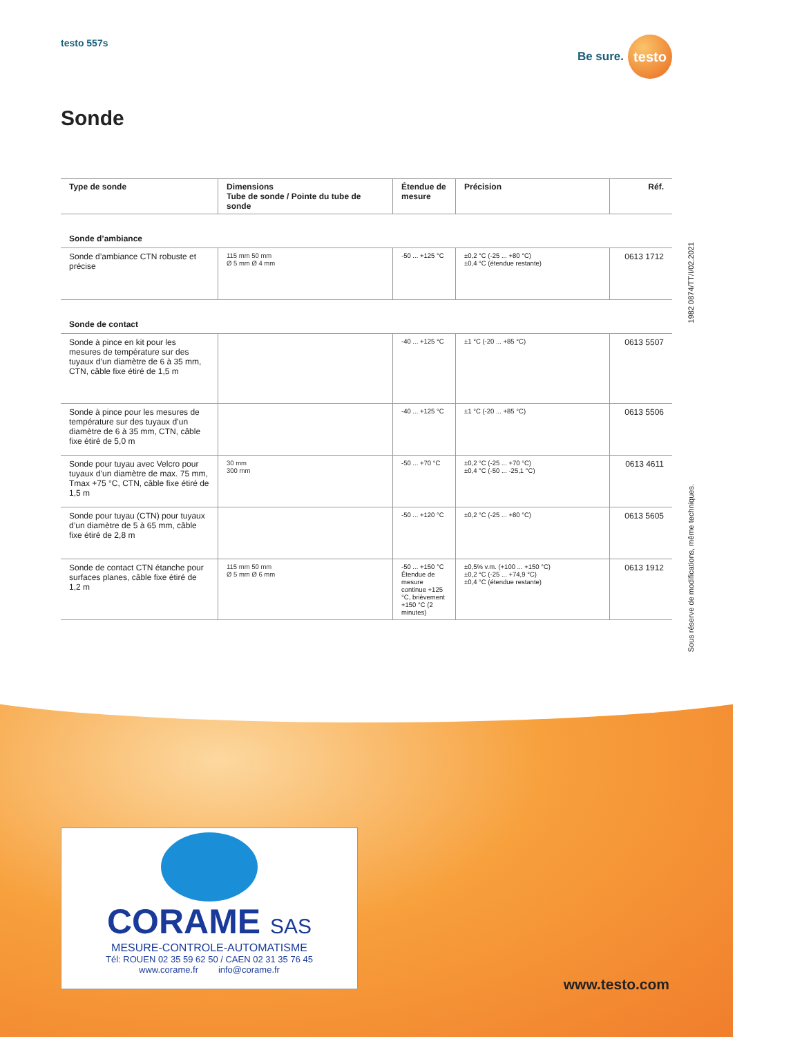testo 557s
Be sure.
testo
Sonde
| Type de sonde | Dimensions Tube de sonde / Pointe du tube de sonde | Étendue de mesure | Précision | Réf. |
| --- | --- | --- | --- | --- |
| Sonde d’ambiance | | | | |
| Sonde d’ambiance CTN robuste et précise | 115 mm 50 mm Ø 5 mm Ø 4 mm | -50 ... +125 °C | ±0,2 °C (-25 ... +80 °C) ±0,4 °C (étendue restante) | 0613 1712 |
| Sonde de contact | | | | |
| Sonde à pince en kit pour les mesures de température sur des tuyaux d’un diamètre de 6 à 35 mm, CTN, câble fixe étiré de 1,5 m | | -40 ... +125 °C | ±1 °C (-20 ... +85 °C) | 0613 5507 |
| Sonde à pince pour les mesures de température sur des tuyaux d’un diamètre de 6 à 35 mm, CTN, câble fixe étiré de 5,0 m | | -40 ... +125 °C | ±1 °C (-20 ... +85 °C) | 0613 5506 |
| Sonde pour tuyau avec Velcro pour tuyaux d’un diamètre de max. 75 mm, Tmax +75 °C, CTN, câble fixe étiré de 1,5 m | 30 mm 300 mm | -50 ... +70 °C | ±0,2 °C (-25 ... +70 °C) ±0,4 °C (-50 ... -25,1 °C) | 0613 4611 |
| Sonde pour tuyau (CTN) pour tuyaux d’un diamètre de 5 à 65 mm, câble fixe étiré de 2,8 m | | -50 ... +120 °C | ±0,2 °C (-25 ... +80 °C) | 0613 5605 |
| Sonde de contact CTN étanche pour surfaces planes, câble fixe étiré de 1,2 m | 115 mm 50 mm Ø 5 mm Ø 6 mm | -50 ... +150 °C Étendue de mesure continue +125 °C, brièvement +150 °C (2 minutes) | ±0,5% v.m. (+100 ... +150 °C) ±0,2 °C (-25 ... +74,9 °C) ±0,4 °C (étendue restante) | 0613 1912 |
1982 0874/TT/I/02.2021
Sous réserve de modifications, même techniques.
CORAME SAS
MESURE-CONTROLE-AUTOMATISME
Tél: ROUEN 02 35 59 62 50 / CAEN 02 31 35 76 45
www.corame.fr info@corame.fr
www.testo.com